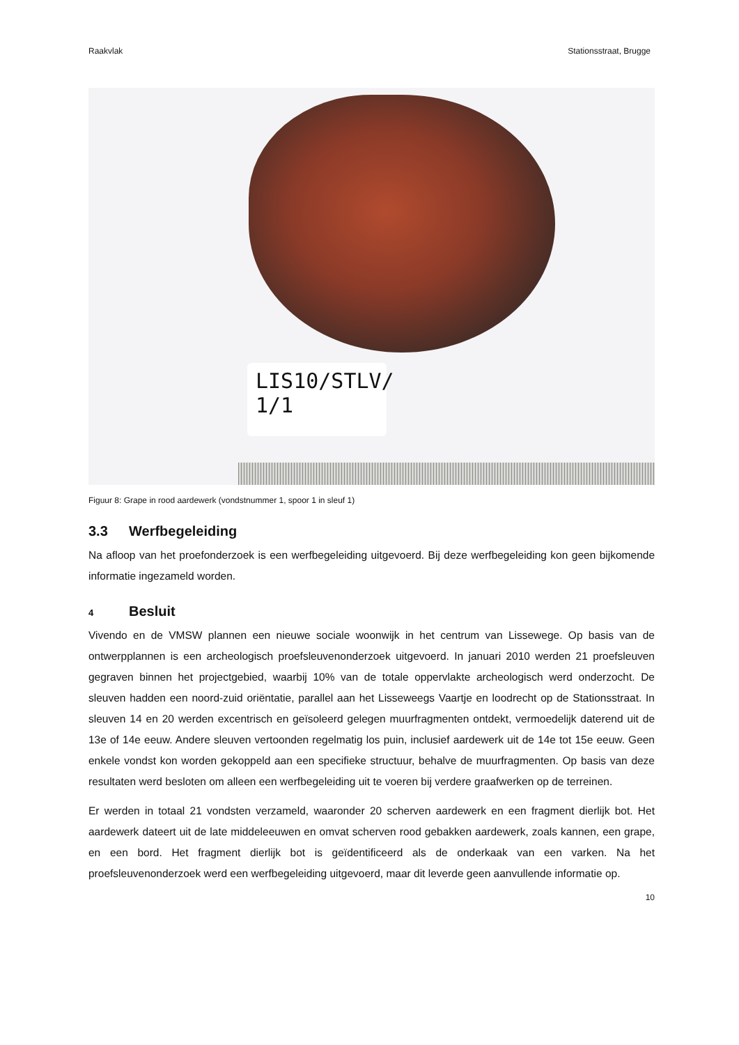Raakvlak Stationsstraat, Brugge
LIS10/STLV/
1/1
Figuur 8: Grape in rood aardewerk (vondstnummer 1, spoor 1 in sleuf 1)
3.3 Werfbegeleiding
Na afloop van het proefonderzoek is een werfbegeleiding uitgevoerd. Bij deze werfbegeleiding kon geen bijkomende informatie ingezameld worden.
4 Besluit
Vivendo en de VMSW plannen een nieuwe sociale woonwijk in het centrum van Lissewege. Op basis van de ontwerpplannen is een archeologisch proefsleuvenonderzoek uitgevoerd. In januari 2010 werden 21 proefsleuven gegraven binnen het projectgebied, waarbij 10% van de totale oppervlakte archeologisch werd onderzocht. De sleuven hadden een noord-zuid oriëntatie, parallel aan het Lisseweegs Vaartje en loodrecht op de Stationsstraat. In sleuven 14 en 20 werden excentrisch en geïsoleerd gelegen muurfragmenten ontdekt, vermoedelijk daterend uit de 13e of 14e eeuw. Andere sleuven vertoonden regelmatig los puin, inclusief aardewerk uit de 14e tot 15e eeuw. Geen enkele vondst kon worden gekoppeld aan een specifieke structuur, behalve de muurfragmenten. Op basis van deze resultaten werd besloten om alleen een werfbegeleiding uit te voeren bij verdere graafwerken op de terreinen.
Er werden in totaal 21 vondsten verzameld, waaronder 20 scherven aardewerk en een fragment dierlijk bot. Het aardewerk dateert uit de late middeleeuwen en omvat scherven rood gebakken aardewerk, zoals kannen, een grape, en een bord. Het fragment dierlijk bot is geïdentificeerd als de onderkaak van een varken. Na het proefsleuvenonderzoek werd een werfbegeleiding uitgevoerd, maar dit leverde geen aanvullende informatie op.
10